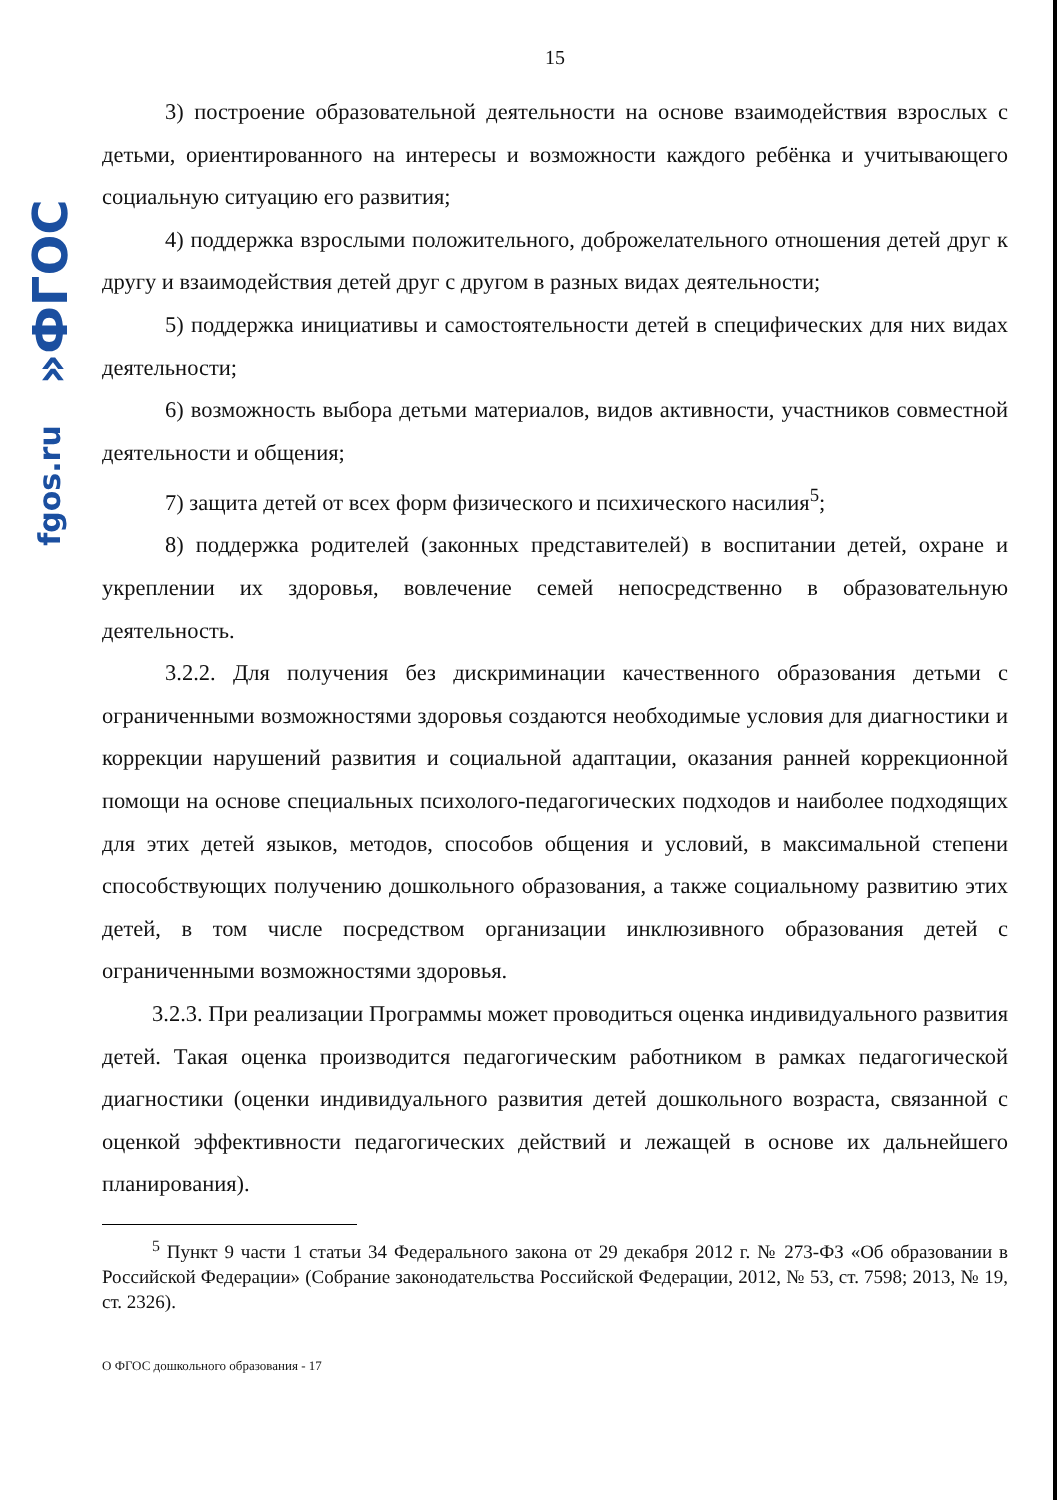fgos.ru»ФГОС
15
3) построение образовательной деятельности на основе взаимодействия взрослых с детьми, ориентированного на интересы и возможности каждого ребёнка и учитывающего социальную ситуацию его развития;
4) поддержка взрослыми положительного, доброжелательного отношения детей друг к другу и взаимодействия детей друг с другом в разных видах деятельности;
5) поддержка инициативы и самостоятельности детей в специфических для них видах деятельности;
6) возможность выбора детьми материалов, видов активности, участников совместной деятельности и общения;
7) защита детей от всех форм физического и психического насилия<sup>5</sup>;
8) поддержка родителей (законных представителей) в воспитании детей, охране и укреплении их здоровья, вовлечение семей непосредственно в образовательную деятельность.
3.2.2. Для получения без дискриминации качественного образования детьми с ограниченными возможностями здоровья создаются необходимые условия для диагностики и коррекции нарушений развития и социальной адаптации, оказания ранней коррекционной помощи на основе специальных психолого-педагогических подходов и наиболее подходящих для этих детей языков, методов, способов общения и условий, в максимальной степени способствующих получению дошкольного образования, а также социальному развитию этих детей, в том числе посредством организации инклюзивного образования детей с ограниченными возможностями здоровья.
3.2.3. При реализации Программы может проводиться оценка индивидуального развития детей. Такая оценка производится педагогическим работником в рамках педагогической диагностики (оценки индивидуального развития детей дошкольного возраста, связанной с оценкой эффективности педагогических действий и лежащей в основе их дальнейшего планирования).
<sup>5</sup> Пункт 9 части 1 статьи 34 Федерального закона от 29 декабря 2012 г. № 273-ФЗ «Об образовании в Российской Федерации» (Собрание законодательства Российской Федерации, 2012, № 53, ст. 7598; 2013, № 19, ст. 2326).
О ФГОС дошкольного образования - 17